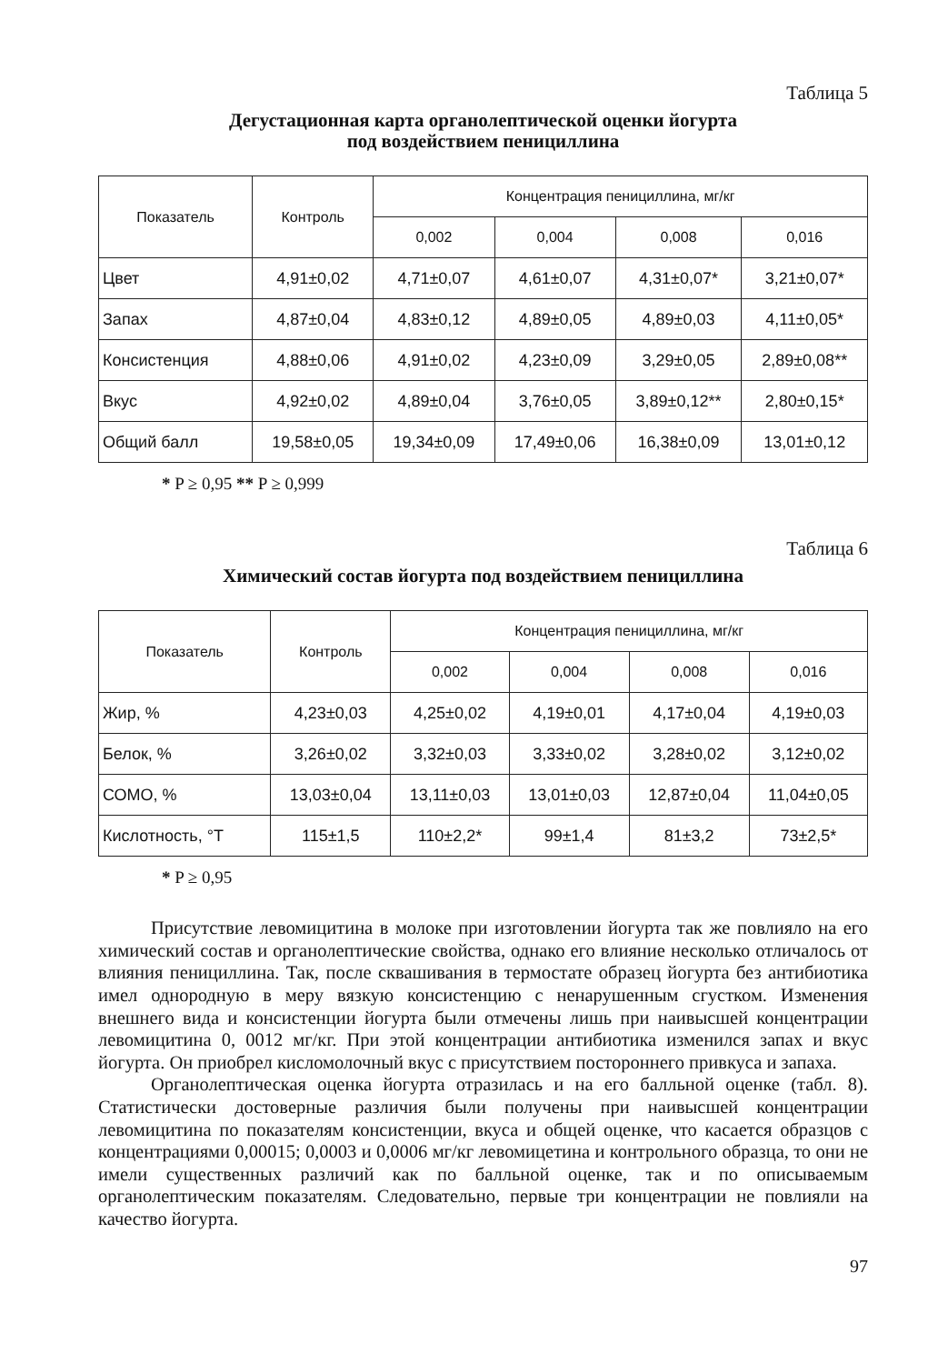Таблица 5
Дегустационная карта органолептической оценки йогурта
под воздействием пенициллина
| Показатель | Контроль | Концентрация пенициллина, мг/кг | | | |
| --- | --- | --- | --- | --- | --- |
| | | 0,002 | 0,004 | 0,008 | 0,016 |
| Цвет | 4,91±0,02 | 4,71±0,07 | 4,61±0,07 | 4,31±0,07* | 3,21±0,07* |
| Запах | 4,87±0,04 | 4,83±0,12 | 4,89±0,05 | 4,89±0,03 | 4,11±0,05* |
| Консистенция | 4,88±0,06 | 4,91±0,02 | 4,23±0,09 | 3,29±0,05 | 2,89±0,08** |
| Вкус | 4,92±0,02 | 4,89±0,04 | 3,76±0,05 | 3,89±0,12** | 2,80±0,15* |
| Общий балл | 19,58±0,05 | 19,34±0,09 | 17,49±0,06 | 16,38±0,09 | 13,01±0,12 |
* P ≥ 0,95 ** P ≥ 0,999
Таблица 6
Химический состав йогурта под воздействием пенициллина
| Показатель | Контроль | Концентрация пенициллина, мг/кг | | | |
| --- | --- | --- | --- | --- | --- |
| | | 0,002 | 0,004 | 0,008 | 0,016 |
| Жир, % | 4,23±0,03 | 4,25±0,02 | 4,19±0,01 | 4,17±0,04 | 4,19±0,03 |
| Белок, % | 3,26±0,02 | 3,32±0,03 | 3,33±0,02 | 3,28±0,02 | 3,12±0,02 |
| СОМО, % | 13,03±0,04 | 13,11±0,03 | 13,01±0,03 | 12,87±0,04 | 11,04±0,05 |
| Кислотность, °Т | 115±1,5 | 110±2,2* | 99±1,4 | 81±3,2 | 73±2,5* |
* P ≥ 0,95
Присутствие левомицитина в молоке при изготовлении йогурта так же повлияло на его химический состав и органолептические свойства, однако его влияние несколько отличалось от влияния пенициллина. Так, после сквашивания в термостате образец йогурта без антибиотика имел однородную в меру вязкую консистенцию с ненарушенным сгустком. Изменения внешнего вида и консистенции йогурта были отмечены лишь при наивысшей концентрации левомицитина 0, 0012 мг/кг. При этой концентрации антибиотика изменился запах и вкус йогурта. Он приобрел кисломолочный вкус с присутствием постороннего привкуса и запаха.
Органолептическая оценка йогурта отразилась и на его балльной оценке (табл. 8). Статистически достоверные различия были получены при наивысшей концентрации левомицитина по показателям консистенции, вкуса и общей оценке, что касается образцов с концентрациями 0,00015; 0,0003 и 0,0006 мг/кг левомицетина и контрольного образца, то они не имели существенных различий как по балльной оценке, так и по описываемым органолептическим показателям. Следовательно, первые три концентрации не повлияли на качество йогурта.
97